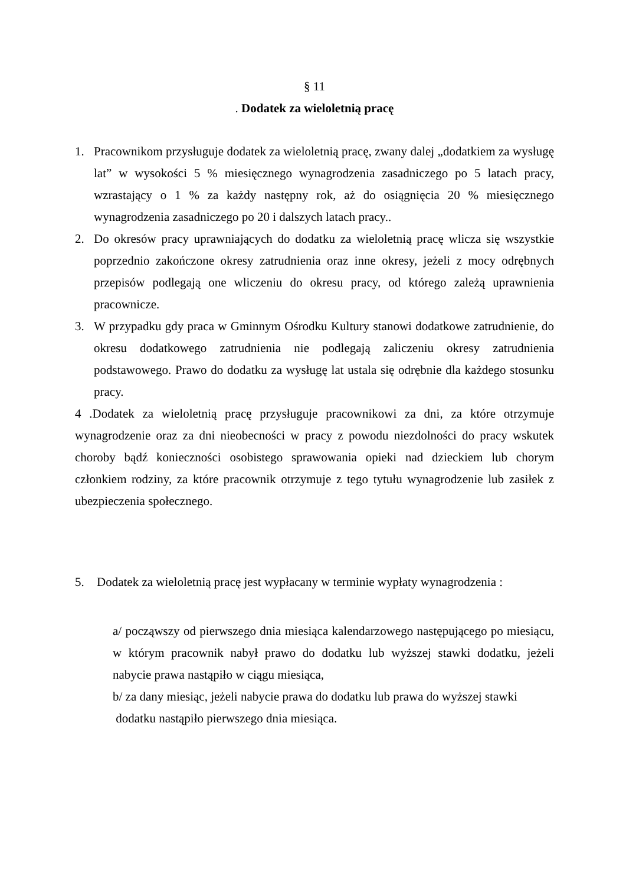§ 11
. Dodatek za wieloletnią pracę
1. Pracownikom przysługuje dodatek za wieloletnią pracę, zwany dalej „dodatkiem za wysługę lat” w wysokości 5 % miesięcznego wynagrodzenia zasadniczego po 5 latach pracy, wzrastający o 1 % za każdy następny rok, aż do osiągnięcia 20 % miesięcznego wynagrodzenia zasadniczego po 20 i dalszych latach pracy..
2. Do okresów pracy uprawniających do dodatku za wieloletnią pracę wlicza się wszystkie poprzednio zakończone okresy zatrudnienia oraz inne okresy, jeżeli z mocy odrębnych przepisów podlegają one wliczeniu do okresu pracy, od którego zależą uprawnienia pracownicze.
3. W przypadku gdy praca w Gminnym Ośrodku Kultury stanowi dodatkowe zatrudnienie, do okresu dodatkowego zatrudnienia nie podlegają zaliczeniu okresy zatrudnienia podstawowego. Prawo do dodatku za wysługę lat ustala się odrębnie dla każdego stosunku pracy.
4 .Dodatek za wieloletnią pracę przysługuje pracownikowi za dni, za które otrzymuje wynagrodzenie oraz za dni nieobecności w pracy z powodu niezdolności do pracy wskutek choroby bądź konieczności osobistego sprawowania opieki nad dzieckiem lub chorym członkiem rodziny, za które pracownik otrzymuje z tego tytułu wynagrodzenie lub zasiłek z ubezpieczenia społecznego.
5. Dodatek za wieloletnią pracę jest wypłacany w terminie wypłaty wynagrodzenia :
a/ począwszy od pierwszego dnia miesiąca kalendarzowego następującego po miesiącu, w którym pracownik nabył prawo do dodatku lub wyższej stawki dodatku, jeżeli nabycie prawa nastąpiło w ciągu miesiąca,
b/ za dany miesiąc, jeżeli nabycie prawa do dodatku lub prawa do wyższej stawki
dodatku nastąpiło pierwszego dnia miesiąca.